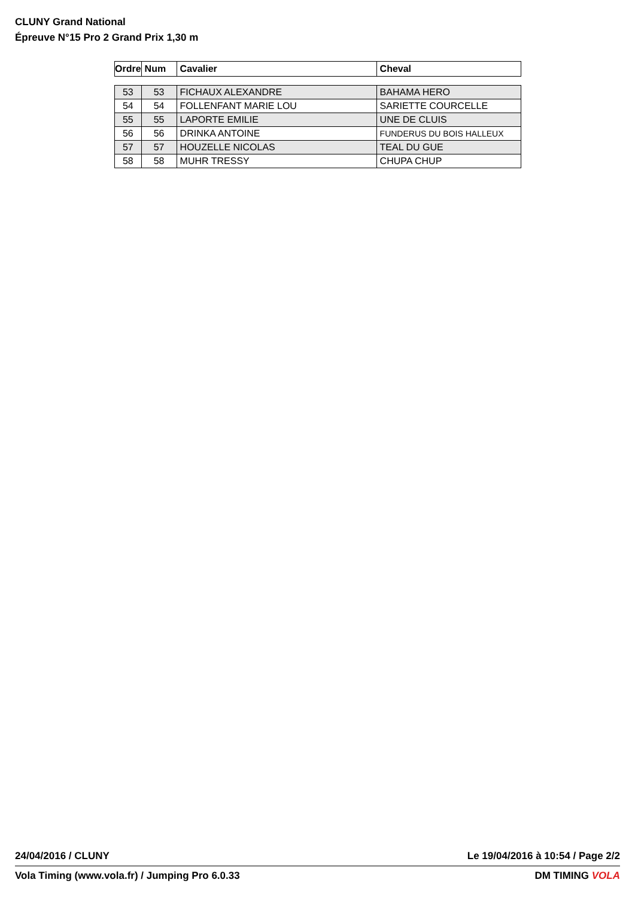CLUNY Grand National
Épreuve N°15 Pro 2 Grand Prix 1,30 m
| Ordre | Num | Cavalier | Cheval |
| --- | --- | --- | --- |
| 53 | 53 | FICHAUX ALEXANDRE | BAHAMA HERO |
| 54 | 54 | FOLLENFANT MARIE LOU | SARIETTE COURCELLE |
| 55 | 55 | LAPORTE EMILIE | UNE DE CLUIS |
| 56 | 56 | DRINKA ANTOINE | FUNDERUS DU BOIS HALLEUX |
| 57 | 57 | HOUZELLE NICOLAS | TEAL DU GUE |
| 58 | 58 | MUHR TRESSY | CHUPA CHUP |
24/04/2016 / CLUNY Le 19/04/2016 à 10:54 / Page 2/2
Vola Timing (www.vola.fr) / Jumping Pro 6.0.33 DM TIMING VOLA